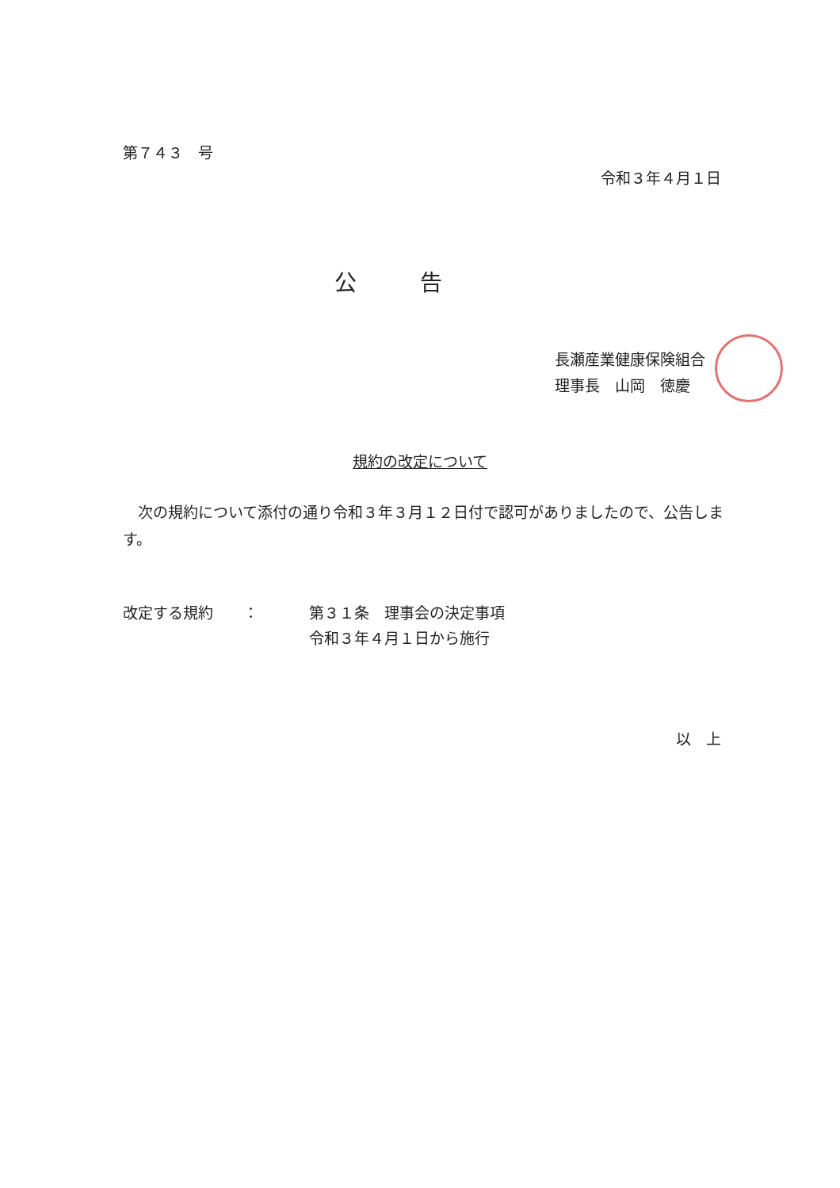第７４３　号
令和３年４月１日
公告
長瀬産業健康保険組合
理事長　山岡　徳慶
規約の改定について
　次の規約について添付の通り令和３年３月１２日付で認可がありましたので、公告します。
改定する規約　　： 第３１条　理事会の決定事項
令和３年４月１日から施行
以　上